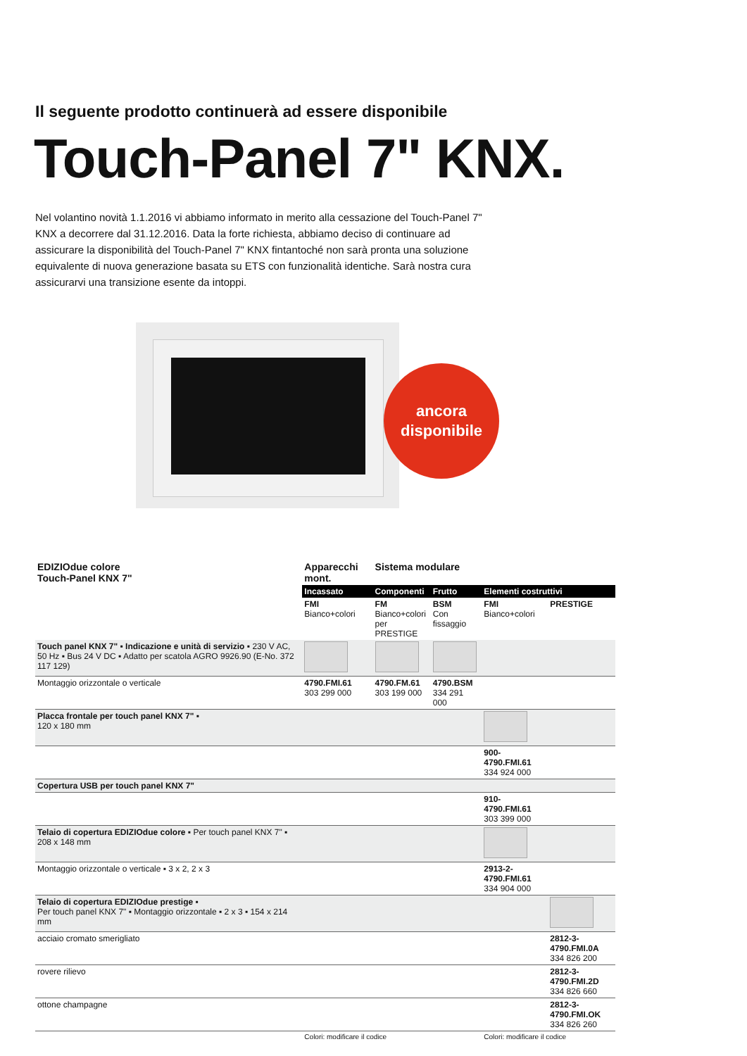Il seguente prodotto continuerà ad essere disponibile
Touch-Panel 7" KNX.
Nel volantino novità 1.1.2016 vi abbiamo informato in merito alla cessazione del Touch-Panel 7" KNX a decorrere dal 31.12.2016. Data la forte richiesta, abbiamo deciso di continuare ad assicurare la disponibilità del Touch-Panel 7" KNX fintantoché non sarà pronta una soluzione equivalente di nuova generazione basata su ETS con funzionalità identiche. Sarà nostra cura assicurarvi una transizione esente da intoppi.
ancora
disponibile
| EDIZIOdue colore Touch-Panel KNX 7" | Apparecchi mont. | Sistema modulare | | | |
| --- | --- | --- | --- | --- | --- |
| | Incassato | Componenti | Frutto | Elementi costruttivi | |
| | FMI Bianco+colori | FM Bianco+colori per PRESTIGE | BSM Con fissaggio | FMI Bianco+colori | PRESTIGE |
| Touch panel KNX 7" ▪ Indicazione e unità di servizio ▪ 230 V AC, 50 Hz ▪ Bus 24 V DC ▪ Adatto per scatola AGRO 9926.90 (E-No. 372 117 129) | | | | | |
| Montaggio orizzontale o verticale | 4790.FMI.61 303 299 000 | 4790.FM.61 303 199 000 | 4790.BSM 334 291 000 | | |
| Placca frontale per touch panel KNX 7" ▪ 120 x 180 mm | | | | | |
| | | | | 900-4790.FMI.61 334 924 000 | |
| Copertura USB per touch panel KNX 7" | | | | | |
| | | | | 910-4790.FMI.61 303 399 000 | |
| Telaio di copertura EDIZIOdue colore ▪ Per touch panel KNX 7" ▪ 208 x 148 mm | | | | | |
| Montaggio orizzontale o verticale ▪ 3 x 2, 2 x 3 | | | | 2913-2-4790.FMI.61 334 904 000 | |
| Telaio di copertura EDIZIOdue prestige ▪ Per touch panel KNX 7" ▪ Montaggio orizzontale ▪ 2 x 3 ▪ 154 x 214 mm | | | | | |
| acciaio cromato smerigliato | | | | | 2812-3-4790.FMI.0A 334 826 200 |
| rovere rilievo | | | | | 2812-3-4790.FMI.2D 334 826 660 |
| ottone champagne | | | | | 2812-3-4790.FMI.OK 334 826 260 |
| | Colori: modificare il codice | | | Colori: modificare il codice | |